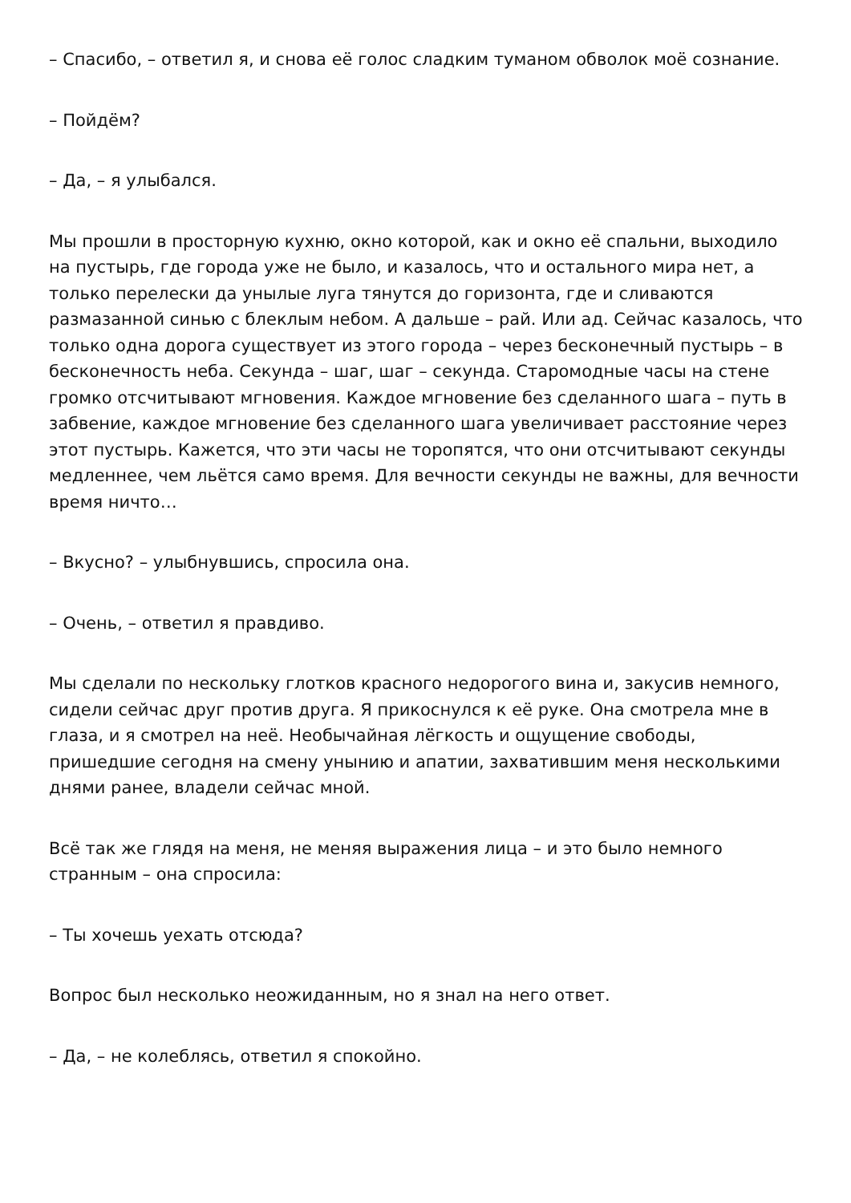– Спасибо, – ответил я, и снова её голос сладким туманом обволок моё сознание.
– Пойдём?
– Да, – я улыбался.
Мы прошли в просторную кухню, окно которой, как и окно её спальни, выходило на пустырь, где города уже не было, и казалось, что и остального мира нет, а только перелески да унылые луга тянутся до горизонта, где и сливаются размазанной синью с блеклым небом. А дальше – рай. Или ад. Сейчас казалось, что только одна дорога существует из этого города – через бесконечный пустырь – в бесконечность неба. Секунда – шаг, шаг – секунда. Старомодные часы на стене громко отсчитывают мгновения. Каждое мгновение без сделанного шага – путь в забвение, каждое мгновение без сделанного шага увеличивает расстояние через этот пустырь. Кажется, что эти часы не торопятся, что они отсчитывают секунды медленнее, чем льётся само время. Для вечности секунды не важны, для вечности время ничто…
– Вкусно? – улыбнувшись, спросила она.
– Очень, – ответил я правдиво.
Мы сделали по нескольку глотков красного недорогого вина и, закусив немного, сидели сейчас друг против друга. Я прикоснулся к её руке. Она смотрела мне в глаза, и я смотрел на неё. Необычайная лёгкость и ощущение свободы, пришедшие сегодня на смену унынию и апатии, захватившим меня несколькими днями ранее, владели сейчас мной.
Всё так же глядя на меня, не меняя выражения лица – и это было немного странным – она спросила:
– Ты хочешь уехать отсюда?
Вопрос был несколько неожиданным, но я знал на него ответ.
– Да, – не колеблясь, ответил я спокойно.